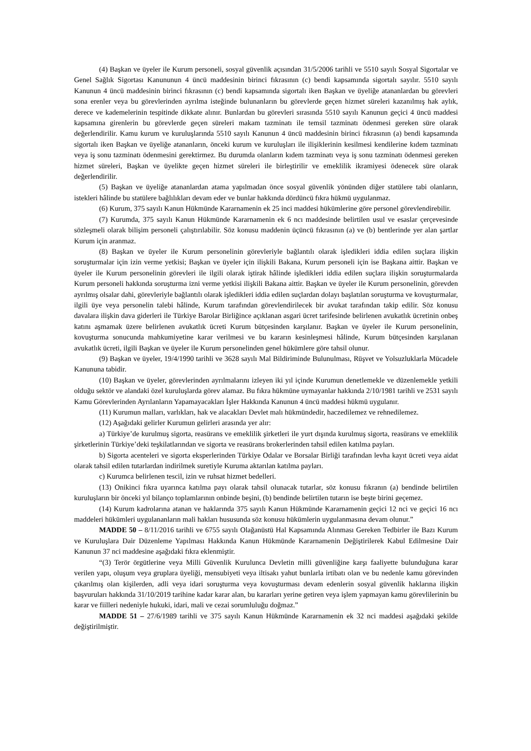(4) Başkan ve üyeler ile Kurum personeli, sosyal güvenlik açısından 31/5/2006 tarihli ve 5510 sayılı Sosyal Sigortalar ve Genel Sağlık Sigortası Kanununun 4 üncü maddesinin birinci fıkrasının (c) bendi kapsamında sigortalı sayılır. 5510 sayılı Kanunun 4 üncü maddesinin birinci fıkrasının (c) bendi kapsamında sigortalı iken Başkan ve üyeliğe atananlardan bu görevleri sona erenler veya bu görevlerinden ayrılma isteğinde bulunanların bu görevlerde geçen hizmet süreleri kazanılmış hak aylık, derece ve kademelerinin tespitinde dikkate alınır. Bunlardan bu görevleri sırasında 5510 sayılı Kanunun geçici 4 üncü maddesi kapsamına girenlerin bu görevlerde geçen süreleri makam tazminatı ile temsil tazminatı ödenmesi gereken süre olarak değerlendirilir. Kamu kurum ve kuruluşlarında 5510 sayılı Kanunun 4 üncü maddesinin birinci fıkrasının (a) bendi kapsamında sigortalı iken Başkan ve üyeliğe atananların, önceki kurum ve kuruluşları ile ilişiklerinin kesilmesi kendilerine kıdem tazminatı veya iş sonu tazminatı ödenmesini gerektirmez. Bu durumda olanların kıdem tazminatı veya iş sonu tazminatı ödenmesi gereken hizmet süreleri, Başkan ve üyelikte geçen hizmet süreleri ile birleştirilir ve emeklilik ikramiyesi ödenecek süre olarak değerlendirilir.
(5) Başkan ve üyeliğe atananlardan atama yapılmadan önce sosyal güvenlik yönünden diğer statülere tabi olanların, istekleri hâlinde bu statülere bağlılıkları devam eder ve bunlar hakkında dördüncü fıkra hükmü uygulanmaz.
(6) Kurum, 375 sayılı Kanun Hükmünde Kararnamenin ek 25 inci maddesi hükümlerine göre personel görevlendirebilir.
(7) Kurumda, 375 sayılı Kanun Hükmünde Kararnamenin ek 6 ncı maddesinde belirtilen usul ve esaslar çerçevesinde sözleşmeli olarak bilişim personeli çalıştırılabilir. Söz konusu maddenin üçüncü fıkrasının (a) ve (b) bentlerinde yer alan şartlar Kurum için aranmaz.
(8) Başkan ve üyeler ile Kurum personelinin görevleriyle bağlantılı olarak işledikleri iddia edilen suçlara ilişkin soruşturmalar için izin verme yetkisi; Başkan ve üyeler için ilişkili Bakana, Kurum personeli için ise Başkana aittir. Başkan ve üyeler ile Kurum personelinin görevleri ile ilgili olarak iştirak hâlinde işledikleri iddia edilen suçlara ilişkin soruşturmalarda Kurum personeli hakkında soruşturma izni verme yetkisi ilişkili Bakana aittir. Başkan ve üyeler ile Kurum personelinin, görevden ayrılmış olsalar dahi, görevleriyle bağlantılı olarak işledikleri iddia edilen suçlardan dolayı başlatılan soruşturma ve kovuşturmalar, ilgili üye veya personelin talebi hâlinde, Kurum tarafından görevlendirilecek bir avukat tarafından takip edilir. Söz konusu davalara ilişkin dava giderleri ile Türkiye Barolar Birliğince açıklanan asgari ücret tarifesinde belirlenen avukatlık ücretinin onbeş katını aşmamak üzere belirlenen avukatlık ücreti Kurum bütçesinden karşılanır. Başkan ve üyeler ile Kurum personelinin, kovuşturma sonucunda mahkumiyetine karar verilmesi ve bu kararın kesinleşmesi hâlinde, Kurum bütçesinden karşılanan avukatlık ücreti, ilgili Başkan ve üyeler ile Kurum personelinden genel hükümlere göre tahsil olunur.
(9) Başkan ve üyeler, 19/4/1990 tarihli ve 3628 sayılı Mal Bildiriminde Bulunulması, Rüşvet ve Yolsuzluklarla Mücadele Kanununa tabidir.
(10) Başkan ve üyeler, görevlerinden ayrılmalarını izleyen iki yıl içinde Kurumun denetlemekle ve düzenlemekle yetkili olduğu sektör ve alandaki özel kuruluşlarda görev alamaz. Bu fıkra hükmüne uymayanlar hakkında 2/10/1981 tarihli ve 2531 sayılı Kamu Görevlerinden Ayrılanların Yapamayacakları İşler Hakkında Kanunun 4 üncü maddesi hükmü uygulanır.
(11) Kurumun malları, varlıkları, hak ve alacakları Devlet malı hükmündedir, haczedilemez ve rehnedilemez.
(12) Aşağıdaki gelirler Kurumun gelirleri arasında yer alır:
a) Türkiye’de kurulmuş sigorta, reasürans ve emeklilik şirketleri ile yurt dışında kurulmuş sigorta, reasürans ve emeklilik şirketlerinin Türkiye’deki teşkilatlarından ve sigorta ve reasürans brokerlerinden tahsil edilen katılma payları.
b) Sigorta acenteleri ve sigorta eksperlerinden Türkiye Odalar ve Borsalar Birliği tarafından levha kayıt ücreti veya aidat olarak tahsil edilen tutarlardan indirilmek suretiyle Kuruma aktarılan katılma payları.
c) Kurumca belirlenen tescil, izin ve ruhsat hizmet bedelleri.
(13) Onikinci fıkra uyarınca katılma payı olarak tahsil olunacak tutarlar, söz konusu fıkranın (a) bendinde belirtilen kuruluşların bir önceki yıl bilanço toplamlarının onbinde beşini, (b) bendinde belirtilen tutarın ise beşte birini geçemez.
(14) Kurum kadrolarına atanan ve haklarında 375 sayılı Kanun Hükmünde Kararnamenin geçici 12 nci ve geçici 16 ncı maddeleri hükümleri uygulananların mali hakları hususunda söz konusu hükümlerin uygulanmasına devam olunur.”
MADDE 50 – 8/11/2016 tarihli ve 6755 sayılı Olağanüstü Hal Kapsamında Alınması Gereken Tedbirler ile Bazı Kurum ve Kuruluşlara Dair Düzenleme Yapılması Hakkında Kanun Hükmünde Kararnamenin Değiştirilerek Kabul Edilmesine Dair Kanunun 37 nci maddesine aşağıdaki fıkra eklenmiştir.
“(3) Terör örgütlerine veya Milli Güvenlik Kurulunca Devletin milli güvenliğine karşı faaliyette bulunduğuna karar verilen yapı, oluşum veya gruplara üyeliği, mensubiyeti veya iltisakı yahut bunlarla irtibatı olan ve bu nedenle kamu görevinden çıkarılmış olan kişilerden, adli veya idari soruşturma veya kovuşturması devam edenlerin sosyal güvenlik haklarına ilişkin başvuruları hakkında 31/10/2019 tarihine kadar karar alan, bu kararları yerine getiren veya işlem yapmayan kamu görevlilerinin bu karar ve fiilleri nedeniyle hukuki, idari, mali ve cezai sorumluluğu doğmaz.”
MADDE 51 – 27/6/1989 tarihli ve 375 sayılı Kanun Hükmünde Kararnamenin ek 32 nci maddesi aşağıdaki şekilde değiştirilmiştir.